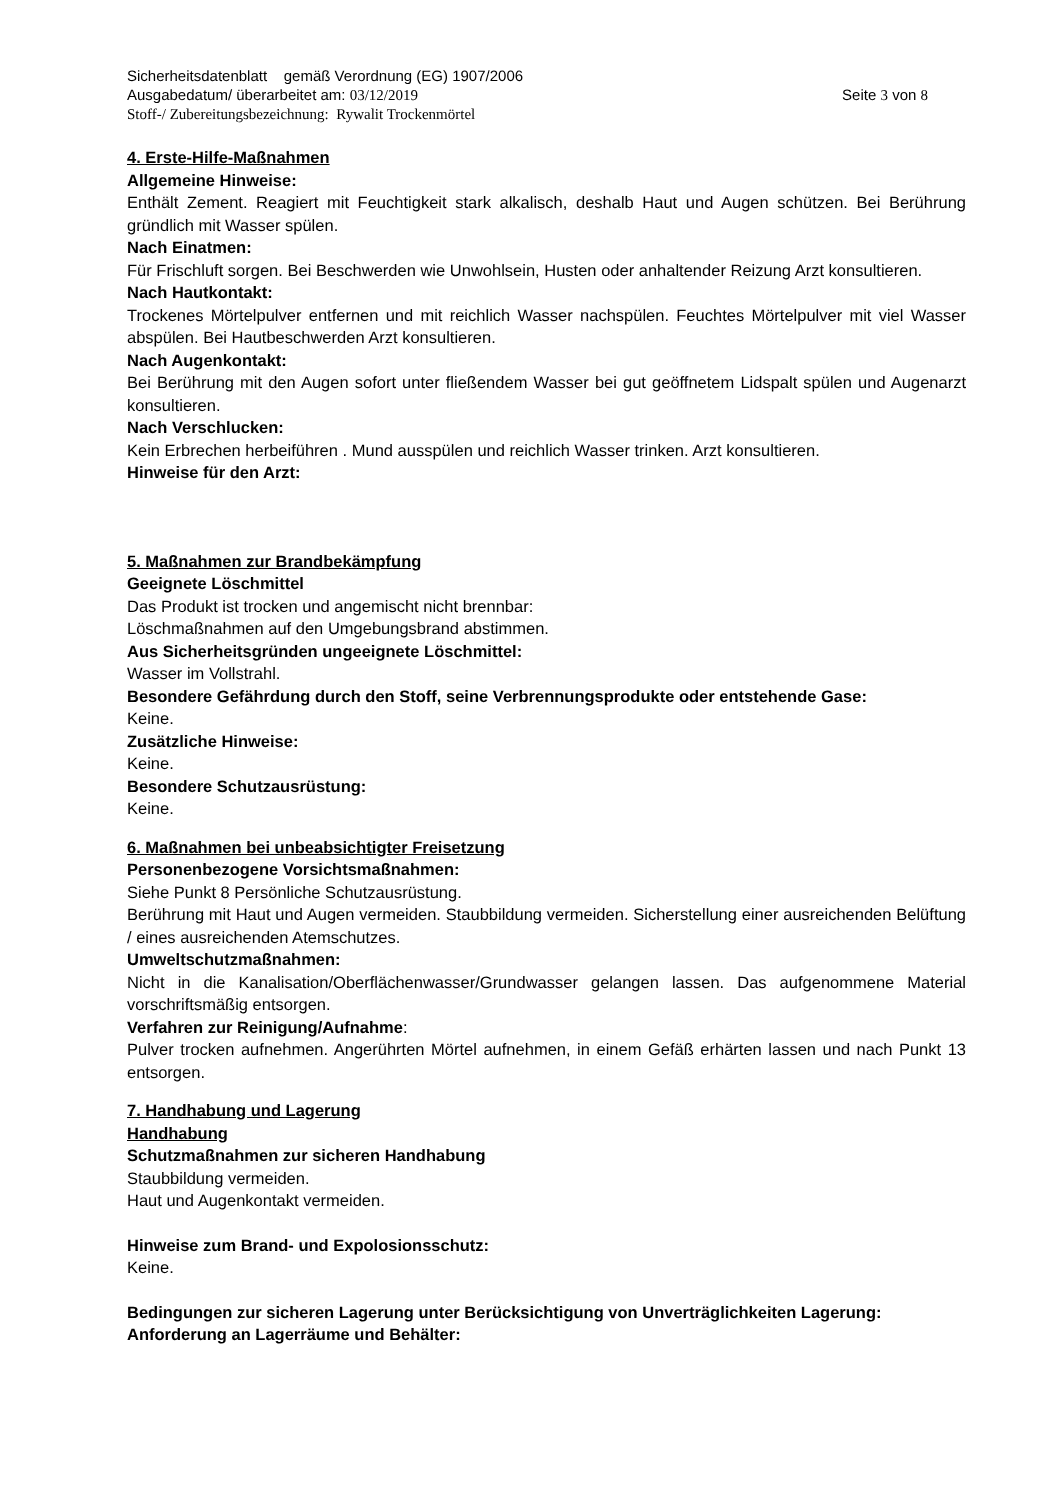Sicherheitsdatenblatt gemäß Verordnung (EG) 1907/2006
Ausgabedatum/ überarbeitet am: 03/12/2019 Seite 3 von 8
Stoff-/ Zubereitungsbezeichnung: Rywalit Trockenmörtel
4. Erste-Hilfe-Maßnahmen
Allgemeine Hinweise:
Enthält Zement. Reagiert mit Feuchtigkeit stark alkalisch, deshalb Haut und Augen schützen. Bei Berührung gründlich mit Wasser spülen.
Nach Einatmen:
Für Frischluft sorgen. Bei Beschwerden wie Unwohlsein, Husten oder anhaltender Reizung Arzt konsultieren.
Nach Hautkontakt:
Trockenes Mörtelpulver entfernen und mit reichlich Wasser nachspülen. Feuchtes Mörtelpulver mit viel Wasser abspülen. Bei Hautbeschwerden Arzt konsultieren.
Nach Augenkontakt:
Bei Berührung mit den Augen sofort unter fließendem Wasser bei gut geöffnetem Lidspalt spülen und Augenarzt konsultieren.
Nach Verschlucken:
Kein Erbrechen herbeiführen . Mund ausspülen und reichlich Wasser trinken. Arzt konsultieren.
Hinweise für den Arzt:
5. Maßnahmen zur Brandbekämpfung
Geeignete Löschmittel
Das Produkt ist trocken und angemischt nicht brennbar:
Löschmaßnahmen auf den Umgebungsbrand abstimmen.
Aus Sicherheitsgründen ungeeignete Löschmittel:
Wasser im Vollstrahl.
Besondere Gefährdung durch den Stoff, seine Verbrennungsprodukte oder entstehende Gase:
Keine.
Zusätzliche Hinweise:
Keine.
Besondere Schutzausrüstung:
Keine.
6. Maßnahmen bei unbeabsichtigter Freisetzung
Personenbezogene Vorsichtsmaßnahmen:
Siehe Punkt 8 Persönliche Schutzausrüstung.
Berührung mit Haut und Augen vermeiden. Staubbildung vermeiden. Sicherstellung einer ausreichenden Belüftung / eines ausreichenden Atemschutzes.
Umweltschutzmaßnahmen:
Nicht in die Kanalisation/Oberflächenwasser/Grundwasser gelangen lassen. Das aufgenommene Material vorschriftsmäßig entsorgen.
Verfahren zur Reinigung/Aufnahme:
Pulver trocken aufnehmen. Angerührten Mörtel aufnehmen, in einem Gefäß erhärten lassen und nach Punkt 13 entsorgen.
7. Handhabung und Lagerung
Handhabung
Schutzmaßnahmen zur sicheren Handhabung
Staubbildung vermeiden.
Haut und Augenkontakt vermeiden.
Hinweise zum Brand- und Expolosionsschutz:
Keine.
Bedingungen zur sicheren Lagerung unter Berücksichtigung von Unverträglichkeiten Lagerung:
Anforderung an Lagerräume und Behälter: